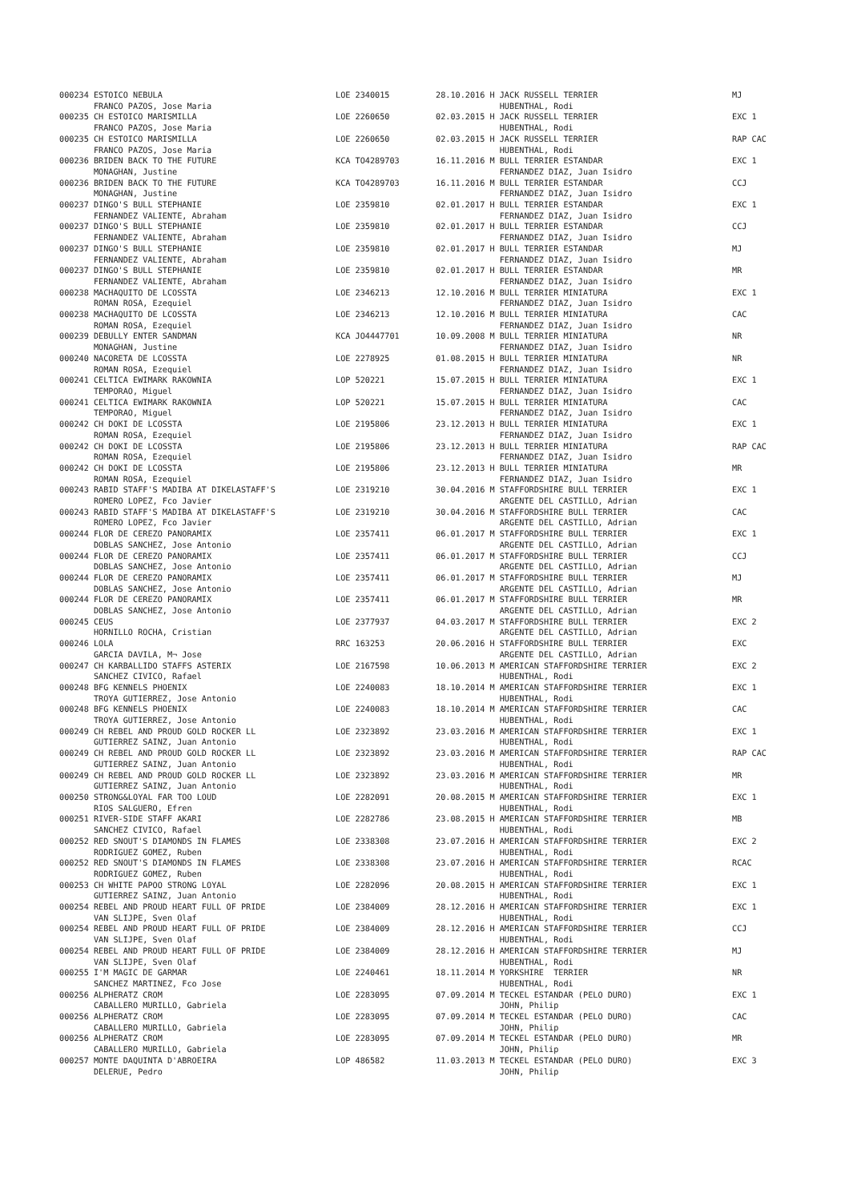| 000234 ESTOICO NEBULA | LOE 2340015 | 28.10.2016 H JACK RUSSELL TERRIER | MJ |
| FRANCO PAZOS, Jose Maria | | HUBENTHAL, Rodi | |
| 000235 CH ESTOICO MARISMILLA | LOE 2260650 | 02.03.2015 H JACK RUSSELL TERRIER | EXC 1 |
| FRANCO PAZOS, Jose Maria | | HUBENTHAL, Rodi | |
| 000235 CH ESTOICO MARISMILLA | LOE 2260650 | 02.03.2015 H JACK RUSSELL TERRIER | RAP CAC |
| FRANCO PAZOS, Jose Maria | | HUBENTHAL, Rodi | |
| 000236 BRIDEN BACK TO THE FUTURE | KCA TO4289703 | 16.11.2016 M BULL TERRIER ESTANDAR | EXC 1 |
| MONAGHAN, Justine | | FERNANDEZ DIAZ, Juan Isidro | |
| 000236 BRIDEN BACK TO THE FUTURE | KCA TO4289703 | 16.11.2016 M BULL TERRIER ESTANDAR | CCJ |
| MONAGHAN, Justine | | FERNANDEZ DIAZ, Juan Isidro | |
| 000237 DINGO'S BULL STEPHANIE | LOE 2359810 | 02.01.2017 H BULL TERRIER ESTANDAR | EXC 1 |
| FERNANDEZ VALIENTE, Abraham | | FERNANDEZ DIAZ, Juan Isidro | |
| 000237 DINGO'S BULL STEPHANIE | LOE 2359810 | 02.01.2017 H BULL TERRIER ESTANDAR | CCJ |
| FERNANDEZ VALIENTE, Abraham | | FERNANDEZ DIAZ, Juan Isidro | |
| 000237 DINGO'S BULL STEPHANIE | LOE 2359810 | 02.01.2017 H BULL TERRIER ESTANDAR | MJ |
| FERNANDEZ VALIENTE, Abraham | | FERNANDEZ DIAZ, Juan Isidro | |
| 000237 DINGO'S BULL STEPHANIE | LOE 2359810 | 02.01.2017 H BULL TERRIER ESTANDAR | MR |
| FERNANDEZ VALIENTE, Abraham | | FERNANDEZ DIAZ, Juan Isidro | |
| 000238 MACHAQUITO DE LCOSSTA | LOE 2346213 | 12.10.2016 M BULL TERRIER MINIATURA | EXC 1 |
| ROMAN ROSA, Ezequiel | | FERNANDEZ DIAZ, Juan Isidro | |
| 000238 MACHAQUITO DE LCOSSTA | LOE 2346213 | 12.10.2016 M BULL TERRIER MINIATURA | CAC |
| ROMAN ROSA, Ezequiel | | FERNANDEZ DIAZ, Juan Isidro | |
| 000239 DEBULLY ENTER SANDMAN | KCA JO4447701 | 10.09.2008 M BULL TERRIER MINIATURA | NR |
| MONAGHAN, Justine | | FERNANDEZ DIAZ, Juan Isidro | |
| 000240 NACORETA DE LCOSSTA | LOE 2278925 | 01.08.2015 H BULL TERRIER MINIATURA | NR |
| ROMAN ROSA, Ezequiel | | FERNANDEZ DIAZ, Juan Isidro | |
| 000241 CELTICA EWIMARK RAKOWNIA | LOP 520221 | 15.07.2015 H BULL TERRIER MINIATURA | EXC 1 |
| TEMPORAO, Miguel | | FERNANDEZ DIAZ, Juan Isidro | |
| 000241 CELTICA EWIMARK RAKOWNIA | LOP 520221 | 15.07.2015 H BULL TERRIER MINIATURA | CAC |
| TEMPORAO, Miguel | | FERNANDEZ DIAZ, Juan Isidro | |
| 000242 CH DOKI DE LCOSSTA | LOE 2195806 | 23.12.2013 H BULL TERRIER MINIATURA | EXC 1 |
| ROMAN ROSA, Ezequiel | | FERNANDEZ DIAZ, Juan Isidro | |
| 000242 CH DOKI DE LCOSSTA | LOE 2195806 | 23.12.2013 H BULL TERRIER MINIATURA | RAP CAC |
| ROMAN ROSA, Ezequiel | | FERNANDEZ DIAZ, Juan Isidro | |
| 000242 CH DOKI DE LCOSSTA | LOE 2195806 | 23.12.2013 H BULL TERRIER MINIATURA | MR |
| ROMAN ROSA, Ezequiel | | FERNANDEZ DIAZ, Juan Isidro | |
| 000243 RABID STAFF'S MADIBA AT DIKELASTAFF'S | LOE 2319210 | 30.04.2016 M STAFFORDSHIRE BULL TERRIER | EXC 1 |
| ROMERO LOPEZ, Fco Javier | | ARGENTE DEL CASTILLO, Adrian | |
| 000243 RABID STAFF'S MADIBA AT DIKELASTAFF'S | LOE 2319210 | 30.04.2016 M STAFFORDSHIRE BULL TERRIER | CAC |
| ROMERO LOPEZ, Fco Javier | | ARGENTE DEL CASTILLO, Adrian | |
| 000244 FLOR DE CEREZO PANORAMIX | LOE 2357411 | 06.01.2017 M STAFFORDSHIRE BULL TERRIER | EXC 1 |
| DOBLAS SANCHEZ, Jose Antonio | | ARGENTE DEL CASTILLO, Adrian | |
| 000244 FLOR DE CEREZO PANORAMIX | LOE 2357411 | 06.01.2017 M STAFFORDSHIRE BULL TERRIER | CCJ |
| DOBLAS SANCHEZ, Jose Antonio | | ARGENTE DEL CASTILLO, Adrian | |
| 000244 FLOR DE CEREZO PANORAMIX | LOE 2357411 | 06.01.2017 M STAFFORDSHIRE BULL TERRIER | MJ |
| DOBLAS SANCHEZ, Jose Antonio | | ARGENTE DEL CASTILLO, Adrian | |
| 000244 FLOR DE CEREZO PANORAMIX | LOE 2357411 | 06.01.2017 M STAFFORDSHIRE BULL TERRIER | MR |
| DOBLAS SANCHEZ, Jose Antonio | | ARGENTE DEL CASTILLO, Adrian | |
| 000245 CEUS | LOE 2377937 | 04.03.2017 M STAFFORDSHIRE BULL TERRIER | EXC 2 |
| HORNILLO ROCHA, Cristian | | ARGENTE DEL CASTILLO, Adrian | |
| 000246 LOLA | RRC 163253 | 20.06.2016 H STAFFORDSHIRE BULL TERRIER | EXC |
| GARCIA DAVILA, M¬ Jose | | ARGENTE DEL CASTILLO, Adrian | |
| 000247 CH KARBALLIDO STAFFS ASTERIX | LOE 2167598 | 10.06.2013 M AMERICAN STAFFORDSHIRE TERRIER | EXC 2 |
| SANCHEZ CIVICO, Rafael | | HUBENTHAL, Rodi | |
| 000248 BFG KENNELS PHOENIX | LOE 2240083 | 18.10.2014 M AMERICAN STAFFORDSHIRE TERRIER | EXC 1 |
| TROYA GUTIERREZ, Jose Antonio | | HUBENTHAL, Rodi | |
| 000248 BFG KENNELS PHOENIX | LOE 2240083 | 18.10.2014 M AMERICAN STAFFORDSHIRE TERRIER | CAC |
| TROYA GUTIERREZ, Jose Antonio | | HUBENTHAL, Rodi | |
| 000249 CH REBEL AND PROUD GOLD ROCKER LL | LOE 2323892 | 23.03.2016 M AMERICAN STAFFORDSHIRE TERRIER | EXC 1 |
| GUTIERREZ SAINZ, Juan Antonio | | HUBENTHAL, Rodi | |
| 000249 CH REBEL AND PROUD GOLD ROCKER LL | LOE 2323892 | 23.03.2016 M AMERICAN STAFFORDSHIRE TERRIER | RAP CAC |
| GUTIERREZ SAINZ, Juan Antonio | | HUBENTHAL, Rodi | |
| 000249 CH REBEL AND PROUD GOLD ROCKER LL | LOE 2323892 | 23.03.2016 M AMERICAN STAFFORDSHIRE TERRIER | MR |
| GUTIERREZ SAINZ, Juan Antonio | | HUBENTHAL, Rodi | |
| 000250 STRONG&LOYAL FAR TOO LOUD | LOE 2282091 | 20.08.2015 M AMERICAN STAFFORDSHIRE TERRIER | EXC 1 |
| RIOS SALGUERO, Efren | | HUBENTHAL, Rodi | |
| 000251 RIVER-SIDE STAFF AKARI | LOE 2282786 | 23.08.2015 H AMERICAN STAFFORDSHIRE TERRIER | MB |
| SANCHEZ CIVICO, Rafael | | HUBENTHAL, Rodi | |
| 000252 RED SNOUT'S DIAMONDS IN FLAMES | LOE 2338308 | 23.07.2016 H AMERICAN STAFFORDSHIRE TERRIER | EXC 2 |
| RODRIGUEZ GOMEZ, Ruben | | HUBENTHAL, Rodi | |
| 000252 RED SNOUT'S DIAMONDS IN FLAMES | LOE 2338308 | 23.07.2016 H AMERICAN STAFFORDSHIRE TERRIER | RCAC |
| RODRIGUEZ GOMEZ, Ruben | | HUBENTHAL, Rodi | |
| 000253 CH WHITE PAPOO STRONG LOYAL | LOE 2282096 | 20.08.2015 H AMERICAN STAFFORDSHIRE TERRIER | EXC 1 |
| GUTIERREZ SAINZ, Juan Antonio | | HUBENTHAL, Rodi | |
| 000254 REBEL AND PROUD HEART FULL OF PRIDE | LOE 2384009 | 28.12.2016 H AMERICAN STAFFORDSHIRE TERRIER | EXC 1 |
| VAN SLIJPE, Sven Olaf | | HUBENTHAL, Rodi | |
| 000254 REBEL AND PROUD HEART FULL OF PRIDE | LOE 2384009 | 28.12.2016 H AMERICAN STAFFORDSHIRE TERRIER | CCJ |
| VAN SLIJPE, Sven Olaf | | HUBENTHAL, Rodi | |
| 000254 REBEL AND PROUD HEART FULL OF PRIDE | LOE 2384009 | 28.12.2016 H AMERICAN STAFFORDSHIRE TERRIER | MJ |
| VAN SLIJPE, Sven Olaf | | HUBENTHAL, Rodi | |
| 000255 I'M MAGIC DE GARMAR | LOE 2240461 | 18.11.2014 M YORKSHIRE TERRIER | NR |
| SANCHEZ MARTINEZ, Fco Jose | | HUBENTHAL, Rodi | |
| 000256 ALPHERATZ CROM | LOE 2283095 | 07.09.2014 M TECKEL ESTANDAR (PELO DURO) | EXC 1 |
| CABALLERO MURILLO, Gabriela | | JOHN, Philip | |
| 000256 ALPHERATZ CROM | LOE 2283095 | 07.09.2014 M TECKEL ESTANDAR (PELO DURO) | CAC |
| CABALLERO MURILLO, Gabriela | | JOHN, Philip | |
| 000256 ALPHERATZ CROM | LOE 2283095 | 07.09.2014 M TECKEL ESTANDAR (PELO DURO) | MR |
| CABALLERO MURILLO, Gabriela | | JOHN, Philip | |
| 000257 MONTE DAQUINTA D'ABROEIRA | LOP 486582 | 11.03.2013 M TECKEL ESTANDAR (PELO DURO) | EXC 3 |
| DELERUE, Pedro | | JOHN, Philip | |